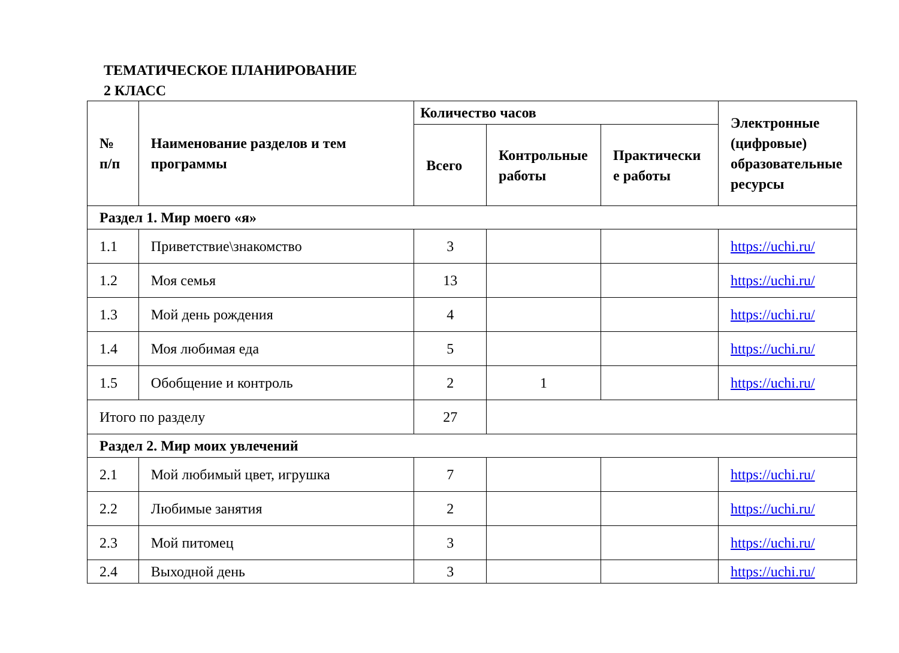ТЕМАТИЧЕСКОЕ ПЛАНИРОВАНИЕ
2 КЛАСС
| № п/п | Наименование разделов и тем программы | Количество часов | | | Электронные (цифровые) образовательные ресурсы |
| --- | --- | --- | --- | --- | --- |
| | | Всего | Контрольные работы | Практически е работы | |
| Раздел 1. Мир моего «я» | | | | | |
| 1.1 | Приветствие\знакомство | 3 | | | https://uchi.ru/ |
| 1.2 | Моя семья | 13 | | | https://uchi.ru/ |
| 1.3 | Мой день рождения | 4 | | | https://uchi.ru/ |
| 1.4 | Моя любимая еда | 5 | | | https://uchi.ru/ |
| 1.5 | Обобщение и контроль | 2 | 1 | | https://uchi.ru/ |
| Итого по разделу | | 27 | | | |
| Раздел 2. Мир моих увлечений | | | | | |
| 2.1 | Мой любимый цвет, игрушка | 7 | | | https://uchi.ru/ |
| 2.2 | Любимые занятия | 2 | | | https://uchi.ru/ |
| 2.3 | Мой питомец | 3 | | | https://uchi.ru/ |
| 2.4 | Выходной день | 3 | | | https://uchi.ru/ |